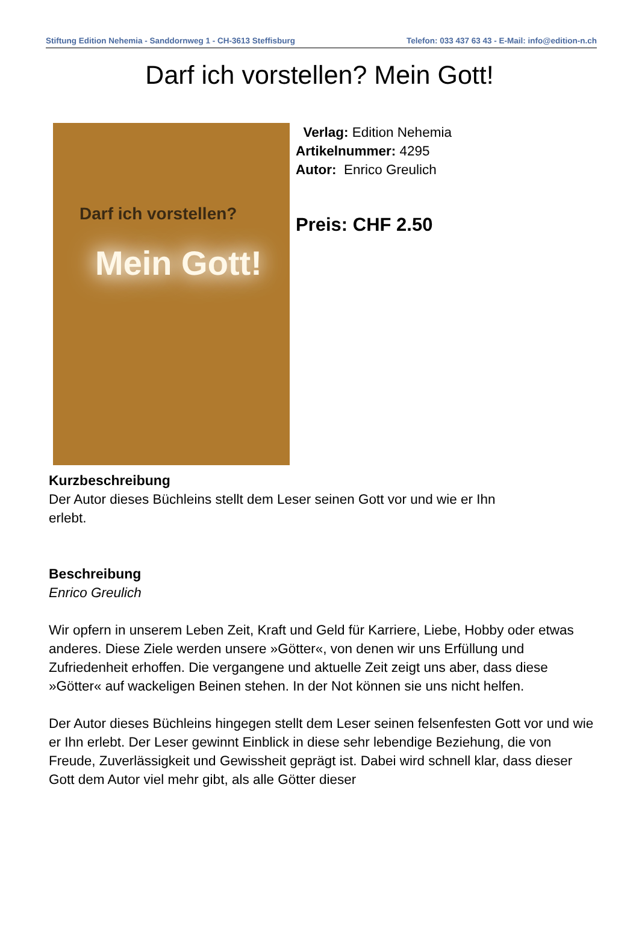Stiftung Edition Nehemia - Sanddornweg 1 - CH-3613 Steffisburg Telefon: 033 437 63 43 - E-Mail: info@edition-n.ch
Darf ich vorstellen? Mein Gott!
Darf ich vorstellen?
Mein Gott!
Verlag: Edition Nehemia
Artikelnummer: 4295
Autor: Enrico Greulich
Preis: CHF 2.50
Kurzbeschreibung
Der Autor dieses Büchleins stellt dem Leser seinen Gott vor und wie er Ihn
erlebt.
Beschreibung
Enrico Greulich
Wir opfern in unserem Leben Zeit, Kraft und Geld für Karriere, Liebe, Hobby oder etwas anderes. Diese Ziele werden unsere »Götter«, von denen wir uns Erfüllung und Zufriedenheit erhoffen. Die vergangene und aktuelle Zeit zeigt uns aber, dass diese »Götter« auf wackeligen Beinen stehen. In der Not können sie uns nicht helfen.
Der Autor dieses Büchleins hingegen stellt dem Leser seinen felsenfesten Gott vor und wie er Ihn erlebt. Der Leser gewinnt Einblick in diese sehr lebendige Beziehung, die von Freude, Zuverlässigkeit und Gewissheit geprägt ist. Dabei wird schnell klar, dass dieser Gott dem Autor viel mehr gibt, als alle Götter dieser